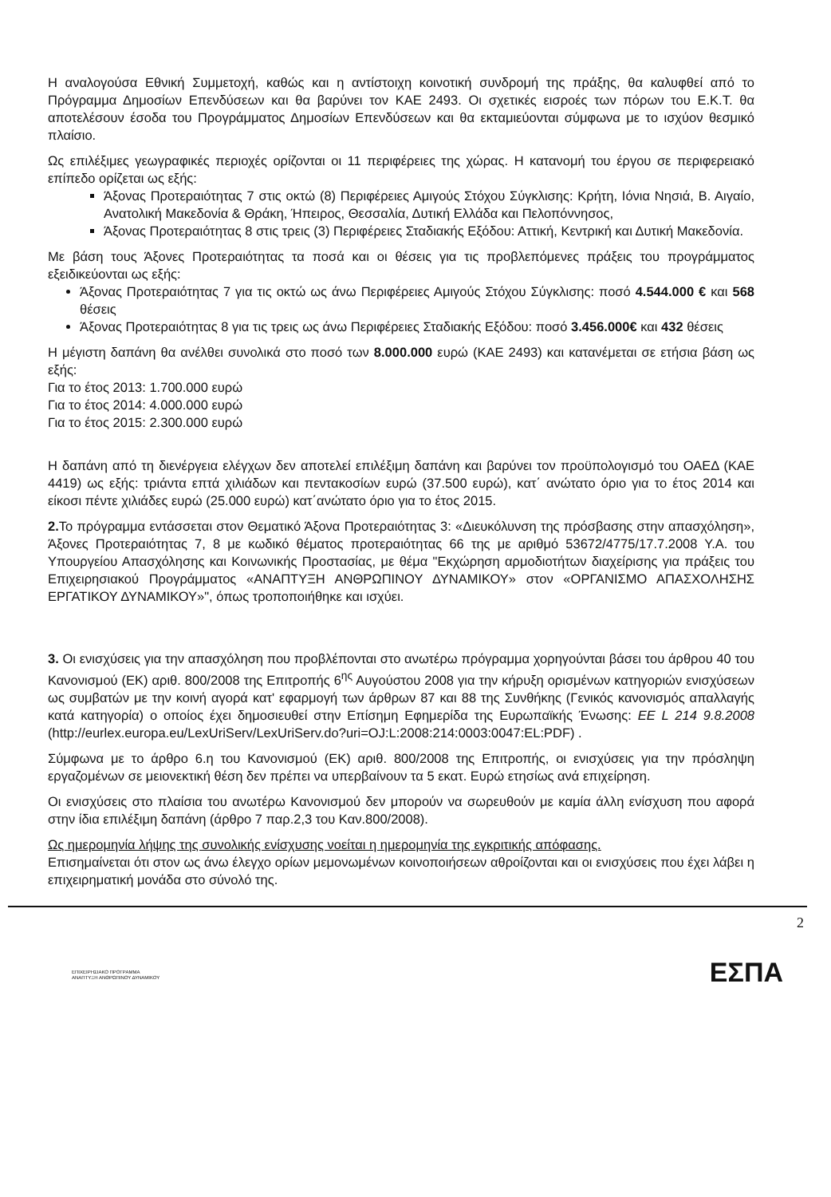Η αναλογούσα Εθνική Συμμετοχή, καθώς και η αντίστοιχη κοινοτική συνδρομή της πράξης, θα καλυφθεί από το Πρόγραμμα Δημοσίων Επενδύσεων και θα βαρύνει τον ΚΑΕ 2493. Οι σχετικές εισροές των πόρων του Ε.Κ.Τ. θα αποτελέσουν έσοδα του Προγράμματος Δημοσίων Επενδύσεων και θα εκταμιεύονται σύμφωνα με το ισχύον θεσμικό πλαίσιο.
Ως επιλέξιμες γεωγραφικές περιοχές ορίζονται οι 11 περιφέρειες της χώρας. Η κατανομή του έργου σε περιφερειακό επίπεδο ορίζεται ως εξής:
Άξονας Προτεραιότητας 7 στις οκτώ (8) Περιφέρειες Αμιγούς Στόχου Σύγκλισης: Κρήτη, Ιόνια Νησιά, Β. Αιγαίο, Ανατολική Μακεδονία & Θράκη, Ήπειρος, Θεσσαλία, Δυτική Ελλάδα και Πελοπόννησος,
Άξονας Προτεραιότητας 8 στις τρεις (3) Περιφέρειες Σταδιακής Εξόδου: Αττική, Κεντρική και Δυτική Μακεδονία.
Με βάση τους Άξονες Προτεραιότητας τα ποσά και οι θέσεις για τις προβλεπόμενες πράξεις του προγράμματος εξειδικεύονται ως εξής:
Άξονας Προτεραιότητας 7 για τις οκτώ ως άνω Περιφέρειες Αμιγούς Στόχου Σύγκλισης: ποσό 4.544.000 € και 568 θέσεις
Άξονας Προτεραιότητας 8 για τις τρεις ως άνω Περιφέρειες Σταδιακής Εξόδου: ποσό 3.456.000€ και 432 θέσεις
Η μέγιστη δαπάνη θα ανέλθει συνολικά στο ποσό των 8.000.000 ευρώ (ΚΑΕ 2493) και κατανέμεται σε ετήσια βάση ως εξής:
Για το έτος 2013: 1.700.000 ευρώ
Για το έτος 2014: 4.000.000 ευρώ
Για το έτος 2015: 2.300.000 ευρώ
Η δαπάνη από τη διενέργεια ελέγχων δεν αποτελεί επιλέξιμη δαπάνη και βαρύνει τον προϋπολογισμό του ΟΑΕΔ (ΚΑΕ 4419) ως εξής: τριάντα επτά χιλιάδων και πεντακοσίων ευρώ (37.500 ευρώ), κατ΄ ανώτατο όριο για το έτος 2014 και είκοσι πέντε χιλιάδες ευρώ (25.000 ευρώ) κατ΄ανώτατο όριο για το έτος 2015.
2. Το πρόγραμμα εντάσσεται στον Θεματικό Άξονα Προτεραιότητας 3: «Διευκόλυνση της πρόσβασης στην απασχόληση», Άξονες Προτεραιότητας 7, 8 με κωδικό θέματος προτεραιότητας 66 της με αριθμό 53672/4775/17.7.2008 Υ.Α. του Υπουργείου Απασχόλησης και Κοινωνικής Προστασίας, με θέμα "Εκχώρηση αρμοδιοτήτων διαχείρισης για πράξεις του Επιχειρησιακού Προγράμματος «ΑΝΑΠΤΥΞΗ ΑΝΘΡΩΠΙΝΟΥ ΔΥΝΑΜΙΚΟΥ» στον «ΟΡΓΑΝΙΣΜΟ ΑΠΑΣΧΟΛΗΣΗΣ ΕΡΓΑΤΙΚΟΥ ΔΥΝΑΜΙΚΟΥ»", όπως τροποποιήθηκε και ισχύει.
3. Οι ενισχύσεις για την απασχόληση που προβλέπονται στο ανωτέρω πρόγραμμα χορηγούνται βάσει του άρθρου 40 του Κανονισμού (ΕΚ) αριθ. 800/2008 της Επιτροπής 6<sup>ης</sup> Αυγούστου 2008 για την κήρυξη ορισμένων κατηγοριών ενισχύσεων ως συμβατών με την κοινή αγορά κατ' εφαρμογή των άρθρων 87 και 88 της Συνθήκης (Γενικός κανονισμός απαλλαγής κατά κατηγορία) ο οποίος έχει δημοσιευθεί στην Επίσημη Εφημερίδα της Ευρωπαϊκής Ένωσης: ΕΕ L 214 9.8.2008 (http://eurlex.europa.eu/LexUriServ/LexUriServ.do?uri=OJ:L:2008:214:0003:0047:EL:PDF) .
Σύμφωνα με το άρθρο 6.η του Κανονισμού (ΕΚ) αριθ. 800/2008 της Επιτροπής, οι ενισχύσεις για την πρόσληψη εργαζομένων σε μειονεκτική θέση δεν πρέπει να υπερβαίνουν τα 5 εκατ. Ευρώ ετησίως ανά επιχείρηση.
Οι ενισχύσεις στο πλαίσια του ανωτέρω Κανονισμού δεν μπορούν να σωρευθούν με καμία άλλη ενίσχυση που αφορά στην ίδια επιλέξιμη δαπάνη (άρθρο 7 παρ.2,3 του Καν.800/2008).
Ως ημερομηνία λήψης της συνολικής ενίσχυσης νοείται η ημερομηνία της εγκριτικής απόφασης.
Επισημαίνεται ότι στον ως άνω έλεγχο ορίων μεμονωμένων κοινοποιήσεων αθροίζονται και οι ενισχύσεις που έχει λάβει η επιχειρηματική μονάδα στο σύνολό της.
2
ΕΠΙΧΕΙΡΗΣΙΑΚΟ ΠΡΟΓΡΑΜΜΑ
ΑΝΑΠΤΥΞΗ ΑΝΘΡΩΠΙΝΟΥ ΔΥΝΑΜΙΚΟΥ
ΕΣΠΑ